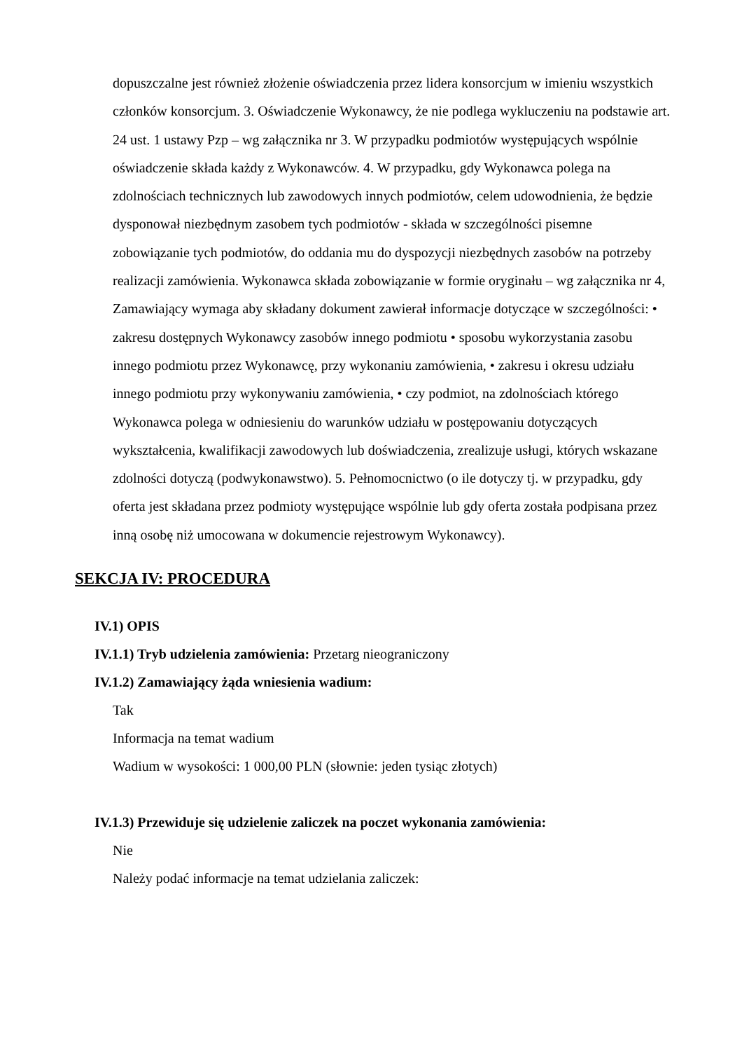dopuszczalne jest również złożenie oświadczenia przez lidera konsorcjum w imieniu wszystkich członków konsorcjum. 3. Oświadczenie Wykonawcy, że nie podlega wykluczeniu na podstawie art. 24 ust. 1 ustawy Pzp – wg załącznika nr 3. W przypadku podmiotów występujących wspólnie oświadczenie składa każdy z Wykonawców. 4. W przypadku, gdy Wykonawca polega na zdolnościach technicznych lub zawodowych innych podmiotów, celem udowodnienia, że będzie dysponował niezbędnym zasobem tych podmiotów - składa w szczególności pisemne zobowiązanie tych podmiotów, do oddania mu do dyspozycji niezbędnych zasobów na potrzeby realizacji zamówienia. Wykonawca składa zobowiązanie w formie oryginału – wg załącznika nr 4, Zamawiający wymaga aby składany dokument zawierał informacje dotyczące w szczególności: • zakresu dostępnych Wykonawcy zasobów innego podmiotu • sposobu wykorzystania zasobu innego podmiotu przez Wykonawcę, przy wykonaniu zamówienia, • zakresu i okresu udziału innego podmiotu przy wykonywaniu zamówienia, • czy podmiot, na zdolnościach którego Wykonawca polega w odniesieniu do warunków udziału w postępowaniu dotyczących wykształcenia, kwalifikacji zawodowych lub doświadczenia, zrealizuje usługi, których wskazane zdolności dotyczą (podwykonawstwo). 5. Pełnomocnictwo (o ile dotyczy tj. w przypadku, gdy oferta jest składana przez podmioty występujące wspólnie lub gdy oferta została podpisana przez inną osobę niż umocowana w dokumencie rejestrowym Wykonawcy).
SEKCJA IV: PROCEDURA
IV.1) OPIS
IV.1.1) Tryb udzielenia zamówienia: Przetarg nieograniczony
IV.1.2) Zamawiający żąda wniesienia wadium:
Tak
Informacja na temat wadium
Wadium w wysokości: 1 000,00 PLN (słownie: jeden tysiąc złotych)
IV.1.3) Przewiduje się udzielenie zaliczek na poczet wykonania zamówienia:
Nie
Należy podać informacje na temat udzielania zaliczek: